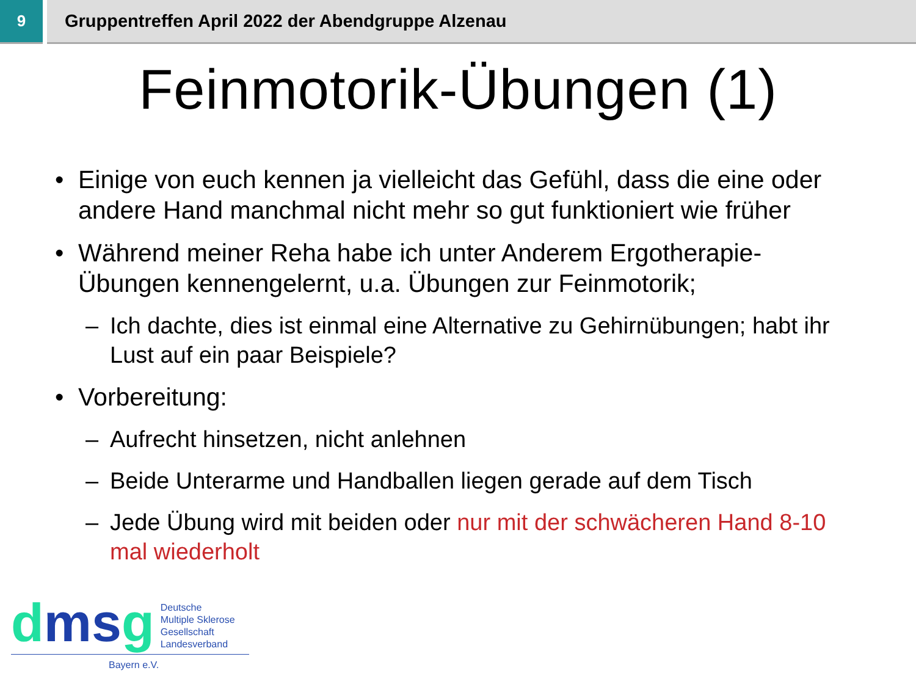9 Gruppentreffen April 2022 der Abendgruppe Alzenau
Feinmotorik-Übungen (1)
• Einige von euch kennen ja vielleicht das Gefühl, dass die eine oder andere Hand manchmal nicht mehr so gut funktioniert wie früher
• Während meiner Reha habe ich unter Anderem Ergotherapie-Übungen kennengelernt, u.a. Übungen zur Feinmotorik;
– Ich dachte, dies ist einmal eine Alternative zu Gehirnübungen; habt ihr Lust auf ein paar Beispiele?
• Vorbereitung:
– Aufrecht hinsetzen, nicht anlehnen
– Beide Unterarme und Handballen liegen gerade auf dem Tisch
– Jede Übung wird mit beiden oder nur mit der schwächeren Hand 8-10 mal wiederholt
dmsg
Deutsche
Multiple Sklerose
Gesellschaft
Landesverband
Bayern e.V.